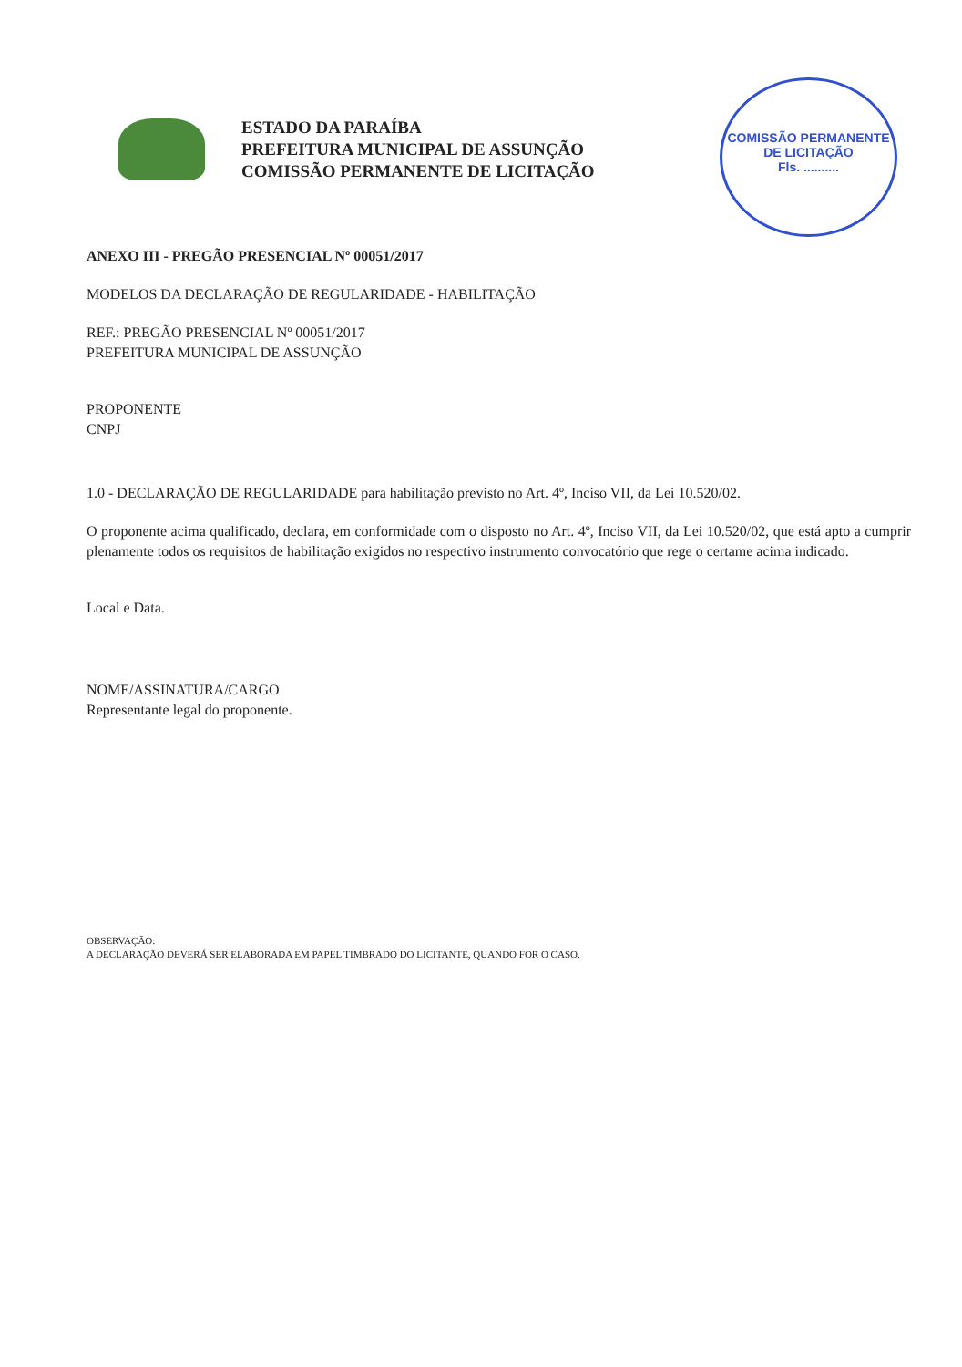ESTADO DA PARAÍBA
PREFEITURA MUNICIPAL DE ASSUNÇÃO
COMISSÃO PERMANENTE DE LICITAÇÃO
COMISSÃO PERMANENTE DE LICITAÇÃO
Fls. ..........
ANEXO III - PREGÃO PRESENCIAL Nº 00051/2017
MODELOS DA DECLARAÇÃO DE REGULARIDADE - HABILITAÇÃO
REF.: PREGÃO PRESENCIAL Nº 00051/2017
PREFEITURA MUNICIPAL DE ASSUNÇÃO
PROPONENTE
CNPJ
1.0 - DECLARAÇÃO DE REGULARIDADE para habilitação previsto no Art. 4º, Inciso VII, da Lei 10.520/02.
O proponente acima qualificado, declara, em conformidade com o disposto no Art. 4º, Inciso VII, da Lei 10.520/02, que está apto a cumprir plenamente todos os requisitos de habilitação exigidos no respectivo instrumento convocatório que rege o certame acima indicado.
Local e Data.
NOME/ASSINATURA/CARGO
Representante legal do proponente.
OBSERVAÇÃO:
A DECLARAÇÃO DEVERÁ SER ELABORADA EM PAPEL TIMBRADO DO LICITANTE, QUANDO FOR O CASO.